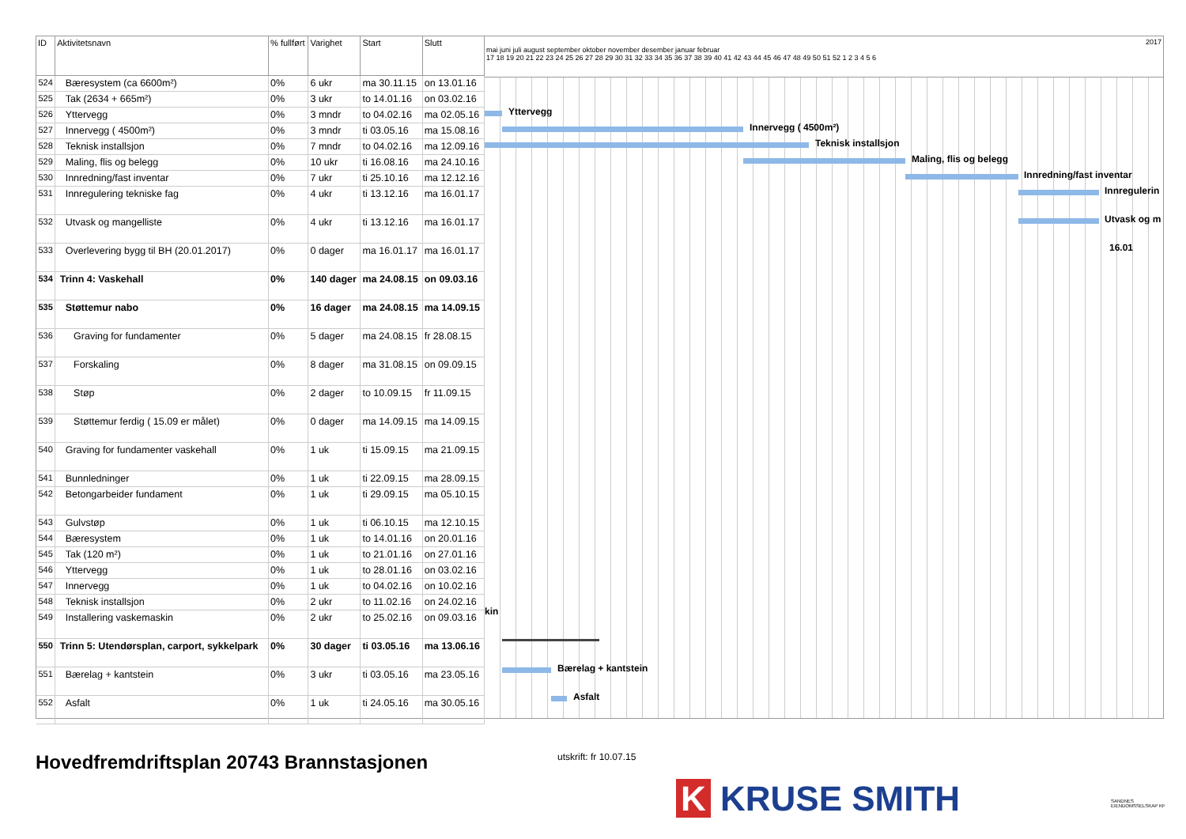| ID | Aktivitetsnavn | % fullført | Varighet | Start | Slutt |
| --- | --- | --- | --- | --- | --- |
| 524 | Bæresystem (ca 6600m²) | 0% | 6 ukr | ma 30.11.15 | on 13.01.16 |
| 525 | Tak (2634 + 665m²) | 0% | 3 ukr | to 14.01.16 | on 03.02.16 |
| 526 | Yttervegg | 0% | 3 mndr | to 04.02.16 | ma 02.05.16 |
| 527 | Innervegg ( 4500m²) | 0% | 3 mndr | ti 03.05.16 | ma 15.08.16 |
| 528 | Teknisk installsjon | 0% | 7 mndr | to 04.02.16 | ma 12.09.16 |
| 529 | Maling, flis og belegg | 0% | 10 ukr | ti 16.08.16 | ma 24.10.16 |
| 530 | Innredning/fast inventar | 0% | 7 ukr | ti 25.10.16 | ma 12.12.16 |
| 531 | Innregulering tekniske fag | 0% | 4 ukr | ti 13.12.16 | ma 16.01.17 |
| 532 | Utvask og mangelliste | 0% | 4 ukr | ti 13.12.16 | ma 16.01.17 |
| 533 | Overlevering bygg til BH (20.01.2017) | 0% | 0 dager | ma 16.01.17 | ma 16.01.17 |
| 534 | Trinn 4: Vaskehall | 0% | 140 dager | ma 24.08.15 | on 09.03.16 |
| 535 | Støttemur nabo | 0% | 16 dager | ma 24.08.15 | ma 14.09.15 |
| 536 | Graving for fundamenter | 0% | 5 dager | ma 24.08.15 | fr 28.08.15 |
| 537 | Forskaling | 0% | 8 dager | ma 31.08.15 | on 09.09.15 |
| 538 | Støp | 0% | 2 dager | to 10.09.15 | fr 11.09.15 |
| 539 | Støttemur ferdig ( 15.09 er målet) | 0% | 0 dager | ma 14.09.15 | ma 14.09.15 |
| 540 | Graving for fundamenter vaskehall | 0% | 1 uk | ti 15.09.15 | ma 21.09.15 |
| 541 | Bunnledninger | 0% | 1 uk | ti 22.09.15 | ma 28.09.15 |
| 542 | Betongarbeider fundament | 0% | 1 uk | ti 29.09.15 | ma 05.10.15 |
| 543 | Gulvstøp | 0% | 1 uk | ti 06.10.15 | ma 12.10.15 |
| 544 | Bæresystem | 0% | 1 uk | to 14.01.16 | on 20.01.16 |
| 545 | Tak (120 m²) | 0% | 1 uk | to 21.01.16 | on 27.01.16 |
| 546 | Yttervegg | 0% | 1 uk | to 28.01.16 | on 03.02.16 |
| 547 | Innervegg | 0% | 1 uk | to 04.02.16 | on 10.02.16 |
| 548 | Teknisk installsjon | 0% | 2 ukr | to 11.02.16 | on 24.02.16 |
| 549 | Installering vaskemaskin | 0% | 2 ukr | to 25.02.16 | on 09.03.16 |
| 550 | Trinn 5: Utendørsplan, carport, sykkelpark | 0% | 30 dager | ti 03.05.16 | ma 13.06.16 |
| 551 | Bærelag + kantstein | 0% | 3 ukr | ti 03.05.16 | ma 23.05.16 |
| 552 | Asfalt | 0% | 1 uk | ti 24.05.16 | ma 30.05.16 |
2017
mai juni juli august september oktober november desember januar februar
17 18 19 20 21 22 23 24 25 26 27 28 29 30 31 32 33 34 35 36 37 38 39 40 41 42 43 44 45 46 47 48 49 50 51 52 1 2 3 4 5 6
Yttervegg
Innervegg ( 4500m²)
Teknisk installsjon
Maling, flis og belegg
Innredning/fast inventar
Innregulerin
Utvask og m
16.01
kin
Bærelag + kantstein
Asfalt
Hovedfremdriftsplan 20743 Brannstasjonen
utskrift: fr 10.07.15
K KRUSE SMITH
SANDNES
EIENDOMSSELSKAP KF